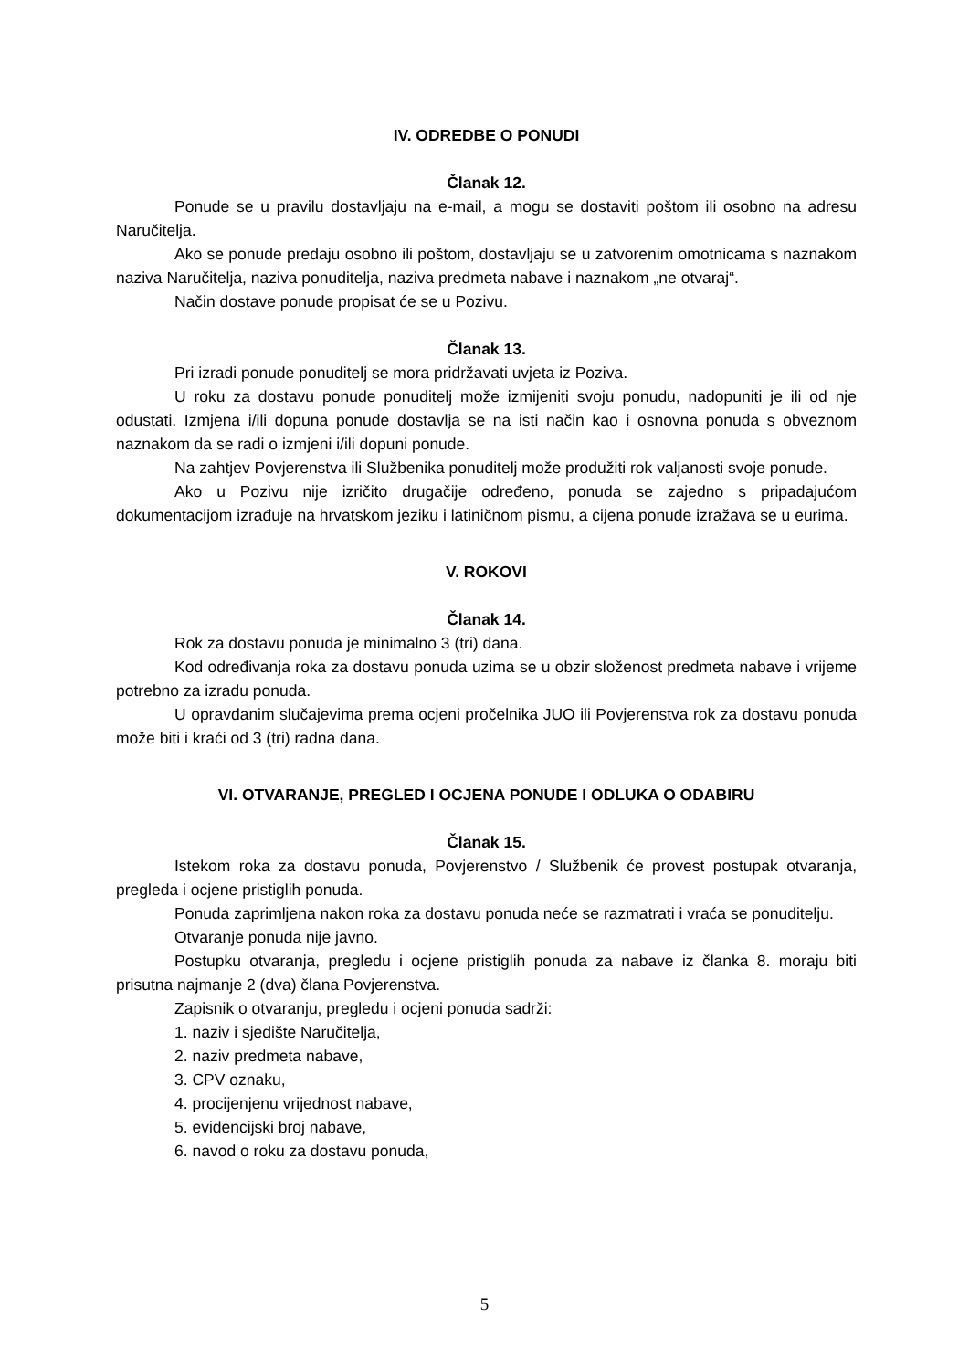IV. ODREDBE O PONUDI
Članak 12.
Ponude se u pravilu dostavljaju na e-mail, a mogu se dostaviti poštom ili osobno na adresu Naručitelja.
Ako se ponude predaju osobno ili poštom, dostavljaju se u zatvorenim omotnicama s naznakom naziva Naručitelja, naziva ponuditelja, naziva predmeta nabave i naznakom „ne otvaraj“.
Način dostave ponude propisat će se u Pozivu.
Članak 13.
Pri izradi ponude ponuditelj se mora pridržavati uvjeta iz Poziva.
U roku za dostavu ponude ponuditelj može izmijeniti svoju ponudu, nadopuniti je ili od nje odustati. Izmjena i/ili dopuna ponude dostavlja se na isti način kao i osnovna ponuda s obveznom naznakom da se radi o izmjeni i/ili dopuni ponude.
Na zahtjev Povjerenstva ili Službenika ponuditelj može produžiti rok valjanosti svoje ponude.
Ako u Pozivu nije izričito drugačije određeno, ponuda se zajedno s pripadajućom dokumentacijom izrađuje na hrvatskom jeziku i latiničnom pismu, a cijena ponude izražava se u eurima.
V. ROKOVI
Članak 14.
Rok za dostavu ponuda je minimalno 3 (tri) dana.
Kod određivanja roka za dostavu ponuda uzima se u obzir složenost predmeta nabave i vrijeme potrebno za izradu ponuda.
U opravdanim slučajevima prema ocjeni pročelnika JUO ili Povjerenstva rok za dostavu ponuda može biti i kraći od 3 (tri) radna dana.
VI. OTVARANJE, PREGLED I OCJENA PONUDE I ODLUKA O ODABIRU
Članak 15.
Istekom roka za dostavu ponuda, Povjerenstvo / Službenik će provest postupak otvaranja, pregleda i ocjene pristiglih ponuda.
Ponuda zaprimljena nakon roka za dostavu ponuda neće se razmatrati i vraća se ponuditelju.
Otvaranje ponuda nije javno.
Postupku otvaranja, pregledu i ocjene pristiglih ponuda za nabave iz članka 8. moraju biti prisutna najmanje 2 (dva) člana Povjerenstva.
Zapisnik o otvaranju, pregledu i ocjeni ponuda sadrži:
1. naziv i sjedište Naručitelja,
2. naziv predmeta nabave,
3. CPV oznaku,
4. procijenjenu vrijednost nabave,
5. evidencijski broj nabave,
6. navod o roku za dostavu ponuda,
5